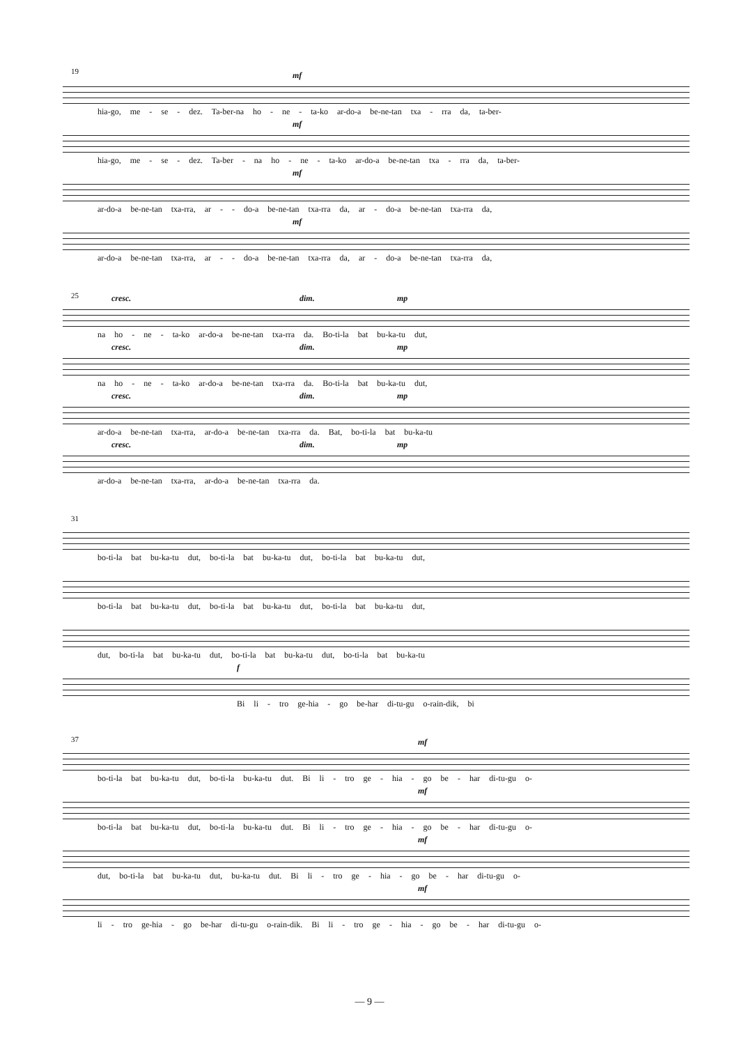19
mf
hia-go, me - se - dez. Ta-ber-na ho - ne - ta-ko ar-do-a be-ne-tan txa - rra da, ta-ber-
mf
hia-go, me - se - dez. Ta-ber - na ho - ne - ta-ko ar-do-a be-ne-tan txa - rra da, ta-ber-
mf
ar-do-a be-ne-tan txa-rra, ar - - do-a be-ne-tan txa-rra da, ar - do-a be-ne-tan txa-rra da,
mf
ar-do-a be-ne-tan txa-rra, ar - - do-a be-ne-tan txa-rra da, ar - do-a be-ne-tan txa-rra da,
25
cresc. dim. mp
na ho - ne - ta-ko ar-do-a be-ne-tan txa-rra da. Bo-ti-la bat bu-ka-tu dut,
cresc. dim. mp
na ho - ne - ta-ko ar-do-a be-ne-tan txa-rra da. Bo-ti-la bat bu-ka-tu dut,
cresc. dim. mp
ar-do-a be-ne-tan txa-rra, ar-do-a be-ne-tan txa-rra da. Bat, bo-ti-la bat bu-ka-tu
cresc. dim. mp
ar-do-a be-ne-tan txa-rra, ar-do-a be-ne-tan txa-rra da.
31
bo-ti-la bat bu-ka-tu dut, bo-ti-la bat bu-ka-tu dut, bo-ti-la bat bu-ka-tu dut,
bo-ti-la bat bu-ka-tu dut, bo-ti-la bat bu-ka-tu dut, bo-ti-la bat bu-ka-tu dut,
dut, bo-ti-la bat bu-ka-tu dut, bo-ti-la bat bu-ka-tu dut, bo-ti-la bat bu-ka-tu
f
Bi li - tro ge-hia - go be-har di-tu-gu o-rain-dik, bi
37
mf
bo-ti-la bat bu-ka-tu dut, bo-ti-la bu-ka-tu dut. Bi li - tro ge - hia - go be - har di-tu-gu o-
mf
bo-ti-la bat bu-ka-tu dut, bo-ti-la bu-ka-tu dut. Bi li - tro ge - hia - go be - har di-tu-gu o-
mf
dut, bo-ti-la bat bu-ka-tu dut, bu-ka-tu dut. Bi li - tro ge - hia - go be - har di-tu-gu o-
mf
li - tro ge-hia - go be-har di-tu-gu o-rain-dik. Bi li - tro ge - hia - go be - har di-tu-gu o-
— 9 —